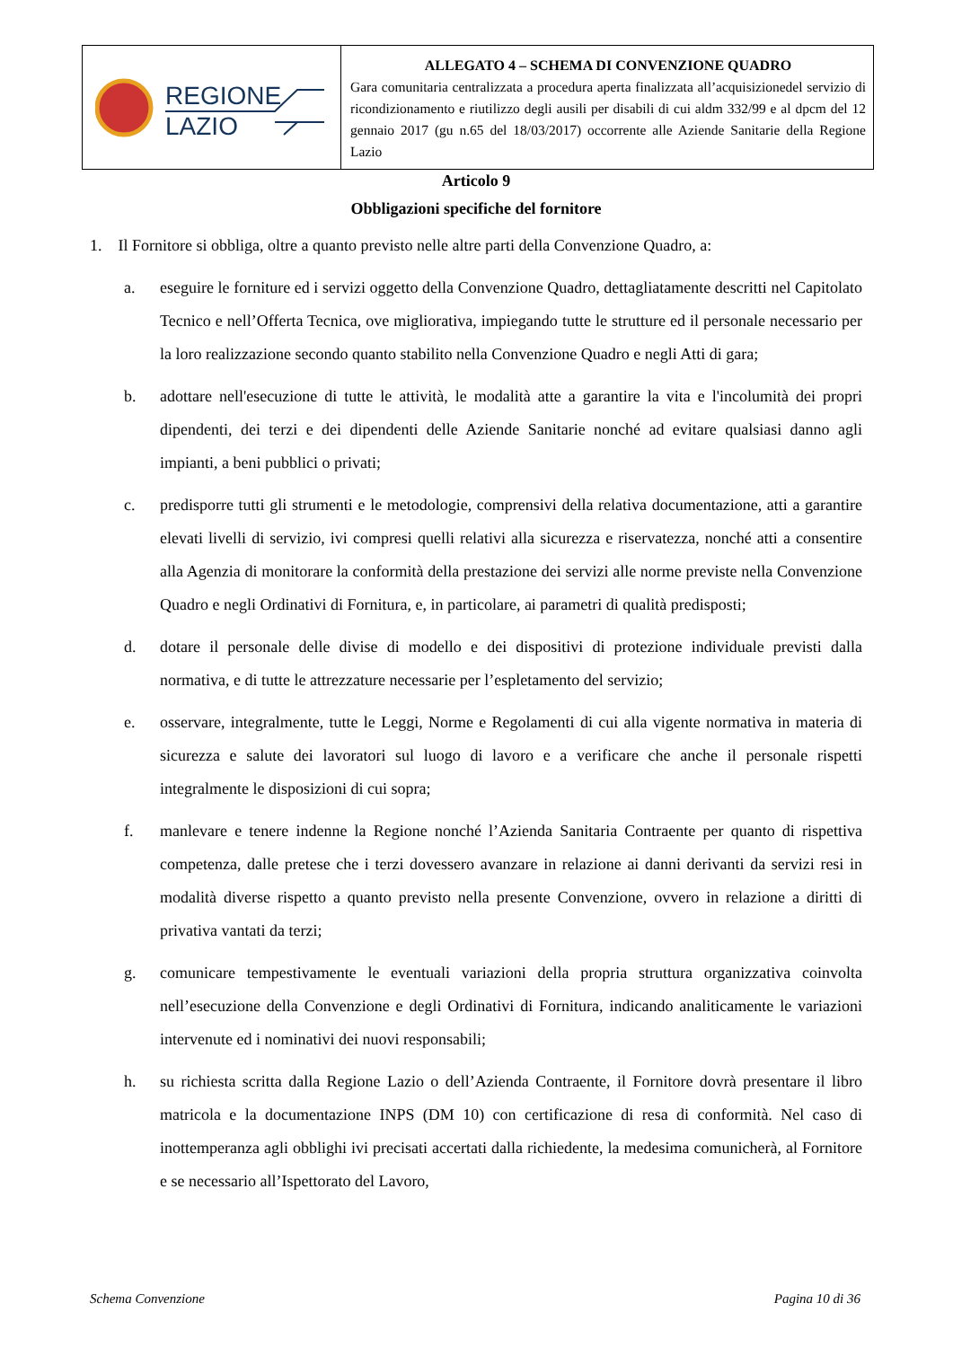REGIONE
LAZIO
ALLEGATO 4 – SCHEMA DI CONVENZIONE QUADRO
Gara comunitaria centralizzata a procedura aperta finalizzata all’acquisizionedel servizio di ricondizionamento e riutilizzo degli ausili per disabili di cui aldm 332/99 e al dpcm del 12 gennaio 2017 (gu n.65 del 18/03/2017) occorrente alle Aziende Sanitarie della Regione Lazio
Articolo 9
Obbligazioni specifiche del fornitore
1. Il Fornitore si obbliga, oltre a quanto previsto nelle altre parti della Convenzione Quadro, a:
a. eseguire le forniture ed i servizi oggetto della Convenzione Quadro, dettagliatamente descritti nel Capitolato Tecnico e nell’Offerta Tecnica, ove migliorativa, impiegando tutte le strutture ed il personale necessario per la loro realizzazione secondo quanto stabilito nella Convenzione Quadro e negli Atti di gara;
b. adottare nell'esecuzione di tutte le attività, le modalità atte a garantire la vita e l'incolumità dei propri dipendenti, dei terzi e dei dipendenti delle Aziende Sanitarie nonché ad evitare qualsiasi danno agli impianti, a beni pubblici o privati;
c. predisporre tutti gli strumenti e le metodologie, comprensivi della relativa documentazione, atti a garantire elevati livelli di servizio, ivi compresi quelli relativi alla sicurezza e riservatezza, nonché atti a consentire alla Agenzia di monitorare la conformità della prestazione dei servizi alle norme previste nella Convenzione Quadro e negli Ordinativi di Fornitura, e, in particolare, ai parametri di qualità predisposti;
d. dotare il personale delle divise di modello e dei dispositivi di protezione individuale previsti dalla normativa, e di tutte le attrezzature necessarie per l’espletamento del servizio;
e. osservare, integralmente, tutte le Leggi, Norme e Regolamenti di cui alla vigente normativa in materia di sicurezza e salute dei lavoratori sul luogo di lavoro e a verificare che anche il personale rispetti integralmente le disposizioni di cui sopra;
f. manlevare e tenere indenne la Regione nonché l’Azienda Sanitaria Contraente per quanto di rispettiva competenza, dalle pretese che i terzi dovessero avanzare in relazione ai danni derivanti da servizi resi in modalità diverse rispetto a quanto previsto nella presente Convenzione, ovvero in relazione a diritti di privativa vantati da terzi;
g. comunicare tempestivamente le eventuali variazioni della propria struttura organizzativa coinvolta nell’esecuzione della Convenzione e degli Ordinativi di Fornitura, indicando analiticamente le variazioni intervenute ed i nominativi dei nuovi responsabili;
h. su richiesta scritta dalla Regione Lazio o dell’Azienda Contraente, il Fornitore dovrà presentare il libro matricola e la documentazione INPS (DM 10) con certificazione di resa di conformità. Nel caso di inottemperanza agli obblighi ivi precisati accertati dalla richiedente, la medesima comunicherà, al Fornitore e se necessario all’Ispettorato del Lavoro,
Schema Convenzione Pagina 10 di 36